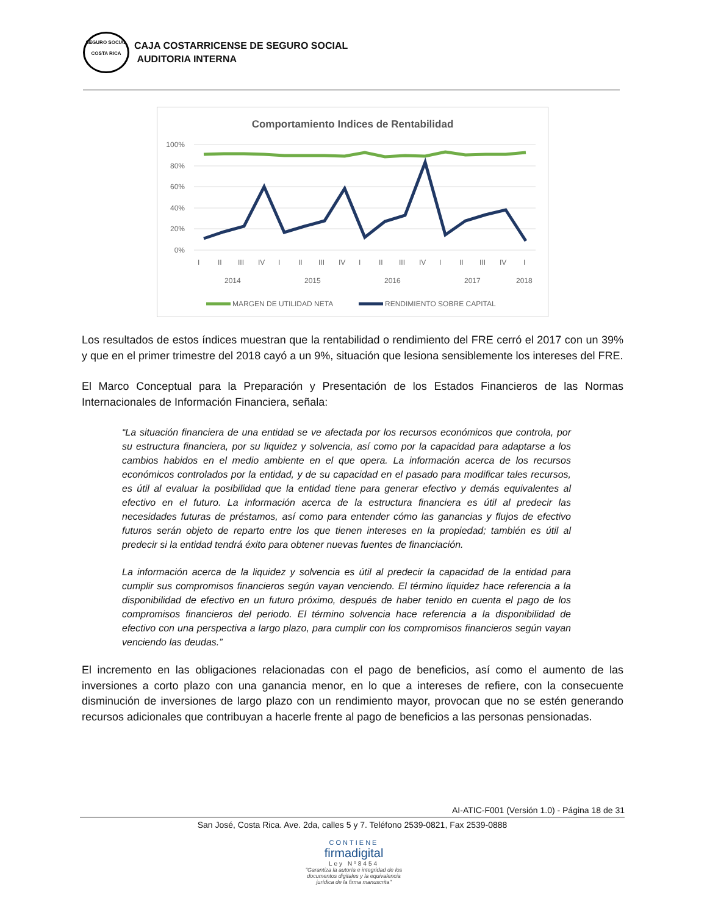SEGURO SOCIAL
COSTA RICA
CAJA COSTARRICENSE DE SEGURO SOCIAL
AUDITORIA INTERNA
Comportamiento Indices de Rentabilidad
100%
80%
60%
40%
20%
0%
I
II
III
IV
I
II
III
IV
I
II
III
IV
I
II
III
IV
I
2014
2015
2016
2017
2018
MARGEN DE UTILIDAD NETA
RENDIMIENTO SOBRE CAPITAL
Los resultados de estos índices muestran que la rentabilidad o rendimiento del FRE cerró el 2017 con un 39% y que en el primer trimestre del 2018 cayó a un 9%, situación que lesiona sensiblemente los intereses del FRE.
El Marco Conceptual para la Preparación y Presentación de los Estados Financieros de las Normas Internacionales de Información Financiera, señala:
“La situación financiera de una entidad se ve afectada por los recursos económicos que controla, por su estructura financiera, por su liquidez y solvencia, así como por la capacidad para adaptarse a los cambios habidos en el medio ambiente en el que opera. La información acerca de los recursos económicos controlados por la entidad, y de su capacidad en el pasado para modificar tales recursos, es útil al evaluar la posibilidad que la entidad tiene para generar efectivo y demás equivalentes al efectivo en el futuro. La información acerca de la estructura financiera es útil al predecir las necesidades futuras de préstamos, así como para entender cómo las ganancias y flujos de efectivo futuros serán objeto de reparto entre los que tienen intereses en la propiedad; también es útil al predecir si la entidad tendrá éxito para obtener nuevas fuentes de financiación.
La información acerca de la liquidez y solvencia es útil al predecir la capacidad de la entidad para cumplir sus compromisos financieros según vayan venciendo. El término liquidez hace referencia a la disponibilidad de efectivo en un futuro próximo, después de haber tenido en cuenta el pago de los compromisos financieros del periodo. El término solvencia hace referencia a la disponibilidad de efectivo con una perspectiva a largo plazo, para cumplir con los compromisos financieros según vayan venciendo las deudas.”
El incremento en las obligaciones relacionadas con el pago de beneficios, así como el aumento de las inversiones a corto plazo con una ganancia menor, en lo que a intereses de refiere, con la consecuente disminución de inversiones de largo plazo con un rendimiento mayor, provocan que no se estén generando recursos adicionales que contribuyan a hacerle frente al pago de beneficios a las personas pensionadas.
AI-ATIC-F001 (Versión 1.0) - Página 18 de 31
San José, Costa Rica. Ave. 2da, calles 5 y 7. Teléfono 2539-0821, Fax 2539-0888
CONTIENE
firmadigital
Ley Nº8454
"Garantiza la autoría e integridad de los documentos digitales y la equivalencia jurídica de la firma manuscrita"